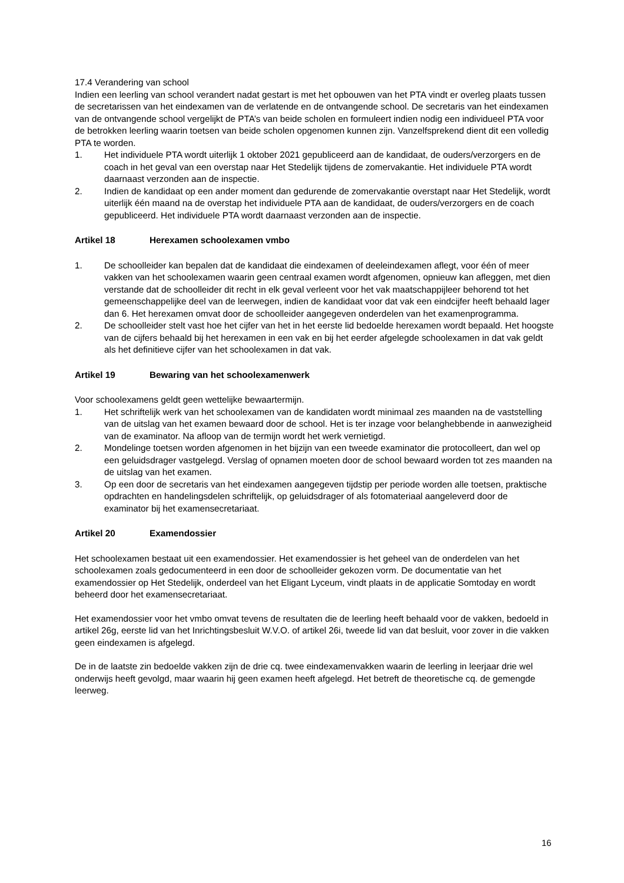17.4 Verandering van school
Indien een leerling van school verandert nadat gestart is met het opbouwen van het PTA vindt er overleg plaats tussen de secretarissen van het eindexamen van de verlatende en de ontvangende school. De secretaris van het eindexamen van de ontvangende school vergelijkt de PTA’s van beide scholen en formuleert indien nodig een individueel PTA voor de betrokken leerling waarin toetsen van beide scholen opgenomen kunnen zijn. Vanzelfsprekend dient dit een volledig PTA te worden.
1. Het individuele PTA wordt uiterlijk 1 oktober 2021 gepubliceerd aan de kandidaat, de ouders/verzorgers en de coach in het geval van een overstap naar Het Stedelijk tijdens de zomervakantie. Het individuele PTA wordt daarnaast verzonden aan de inspectie.
2. Indien de kandidaat op een ander moment dan gedurende de zomervakantie overstapt naar Het Stedelijk, wordt uiterlijk één maand na de overstap het individuele PTA aan de kandidaat, de ouders/verzorgers en de coach gepubliceerd. Het individuele PTA wordt daarnaast verzonden aan de inspectie.
Artikel 18 Herexamen schoolexamen vmbo
1. De schoolleider kan bepalen dat de kandidaat die eindexamen of deeleindexamen aflegt, voor één of meer vakken van het schoolexamen waarin geen centraal examen wordt afgenomen, opnieuw kan afleggen, met dien verstande dat de schoolleider dit recht in elk geval verleent voor het vak maatschappijleer behorend tot het gemeenschappelijke deel van de leerwegen, indien de kandidaat voor dat vak een eindcijfer heeft behaald lager dan 6. Het herexamen omvat door de schoolleider aangegeven onderdelen van het examenprogramma.
2. De schoolleider stelt vast hoe het cijfer van het in het eerste lid bedoelde herexamen wordt bepaald. Het hoogste van de cijfers behaald bij het herexamen in een vak en bij het eerder afgelegde schoolexamen in dat vak geldt als het definitieve cijfer van het schoolexamen in dat vak.
Artikel 19 Bewaring van het schoolexamenwerk
Voor schoolexamens geldt geen wettelijke bewaartermijn.
1. Het schriftelijk werk van het schoolexamen van de kandidaten wordt minimaal zes maanden na de vaststelling van de uitslag van het examen bewaard door de school. Het is ter inzage voor belanghebbende in aanwezigheid van de examinator. Na afloop van de termijn wordt het werk vernietigd.
2. Mondelinge toetsen worden afgenomen in het bijzijn van een tweede examinator die protocolleert, dan wel op een geluidsdrager vastgelegd. Verslag of opnamen moeten door de school bewaard worden tot zes maanden na de uitslag van het examen.
3. Op een door de secretaris van het eindexamen aangegeven tijdstip per periode worden alle toetsen, praktische opdrachten en handelingsdelen schriftelijk, op geluidsdrager of als fotomateriaal aangeleverd door de examinator bij het examensecretariaat.
Artikel 20 Examendossier
Het schoolexamen bestaat uit een examendossier. Het examendossier is het geheel van de onderdelen van het schoolexamen zoals gedocumenteerd in een door de schoolleider gekozen vorm. De documentatie van het examendossier op Het Stedelijk, onderdeel van het Eligant Lyceum, vindt plaats in de applicatie Somtoday en wordt beheerd door het examensecretariaat.
Het examendossier voor het vmbo omvat tevens de resultaten die de leerling heeft behaald voor de vakken, bedoeld in artikel 26g, eerste lid van het Inrichtingsbesluit W.V.O. of artikel 26i, tweede lid van dat besluit, voor zover in die vakken geen eindexamen is afgelegd.
De in de laatste zin bedoelde vakken zijn de drie cq. twee eindexamenvakken waarin de leerling in leerjaar drie wel onderwijs heeft gevolgd, maar waarin hij geen examen heeft afgelegd. Het betreft de theoretische cq. de gemengde leerweg.
16